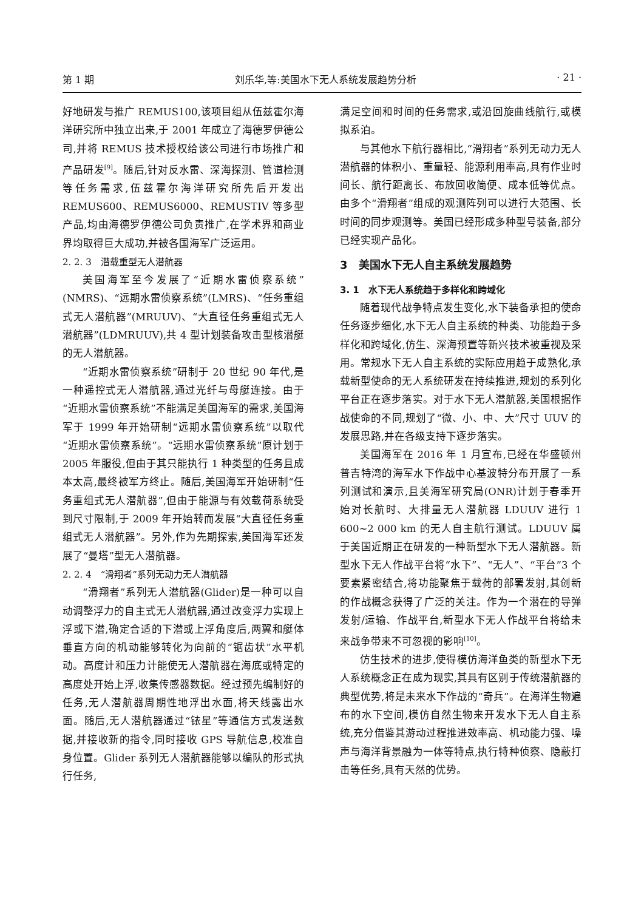第 1 期 刘乐华,等:美国水下无人系统发展趋势分析 · 21 ·
好地研发与推广 REMUS100,该项目组从伍兹霍尔海洋研究所中独立出来,于 2001 年成立了海德罗伊德公司,并将 REMUS 技术授权给该公司进行市场推广和产品研发<sup>[9]</sup>。随后,针对反水雷、深海探测、管道检测等任务需求,伍兹霍尔海洋研究所先后开发出 REMUS600、REMUS6000、REMUSTIV 等多型产品,均由海德罗伊德公司负责推广,在学术界和商业界均取得巨大成功,并被各国海军广泛运用。
2. 2. 3　潜载重型无人潜航器
美国海军至今发展了“近期水雷侦察系统”(NMRS)、“远期水雷侦察系统”(LMRS)、“任务重组式无人潜航器”(MRUUV)、“大直径任务重组式无人潜航器”(LDMRUUV),共 4 型计划装备攻击型核潜艇的无人潜航器。
“近期水雷侦察系统”研制于 20 世纪 90 年代,是一种遥控式无人潜航器,通过光纤与母艇连接。由于“近期水雷侦察系统”不能满足美国海军的需求,美国海军于 1999 年开始研制“远期水雷侦察系统”以取代“近期水雷侦察系统”。“远期水雷侦察系统”原计划于 2005 年服役,但由于其只能执行 1 种类型的任务且成本太高,最终被军方终止。随后,美国海军开始研制“任务重组式无人潜航器”,但由于能源与有效载荷系统受到尺寸限制,于 2009 年开始转而发展“大直径任务重组式无人潜航器”。另外,作为先期探索,美国海军还发展了“曼塔”型无人潜航器。
2. 2. 4　“滑翔者”系列无动力无人潜航器
“滑翔者”系列无人潜航器(Glider)是一种可以自动调整浮力的自主式无人潜航器,通过改变浮力实现上浮或下潜,确定合适的下潜或上浮角度后,两翼和艇体垂直方向的机动能够转化为向前的“锯齿状”水平机动。高度计和压力计能使无人潜航器在海底或特定的高度处开始上浮,收集传感器数据。经过预先编制好的任务,无人潜航器周期性地浮出水面,将天线露出水面。随后,无人潜航器通过“铱星”等通信方式发送数据,并接收新的指令,同时接收 GPS 导航信息,校准自身位置。Glider 系列无人潜航器能够以编队的形式执行任务,
满足空间和时间的任务需求,或沿回旋曲线航行,或模拟系泊。
与其他水下航行器相比,“滑翔者”系列无动力无人潜航器的体积小、重量轻、能源利用率高,具有作业时间长、航行距离长、布放回收简便、成本低等优点。由多个“滑翔者”组成的观测阵列可以进行大范围、长时间的同步观测等。美国已经形成多种型号装备,部分已经实现产品化。
3　美国水下无人自主系统发展趋势
3. 1　水下无人系统趋于多样化和跨域化
随着现代战争特点发生变化,水下装备承担的使命任务逐步细化,水下无人自主系统的种类、功能趋于多样化和跨域化,仿生、深海预置等新兴技术被重视及采用。常规水下无人自主系统的实际应用趋于成熟化,承载新型使命的无人系统研发在持续推进,规划的系列化平台正在逐步落实。对于水下无人潜航器,美国根据作战使命的不同,规划了“微、小、中、大”尺寸 UUV 的发展思路,并在各级支持下逐步落实。
美国海军在 2016 年 1 月宣布,已经在华盛顿州普吉特湾的海军水下作战中心基波特分布开展了一系列测试和演示,且美海军研究局(ONR)计划于春季开始对长航时、大排量无人潜航器 LDUUV 进行 1 600~2 000 km 的无人自主航行测试。LDUUV 属于美国近期正在研发的一种新型水下无人潜航器。新型水下无人作战平台将“水下”、“无人”、“平台”3 个要素紧密结合,将功能聚焦于载荷的部署发射,其创新的作战概念获得了广泛的关注。作为一个潜在的导弹发射/运输、作战平台,新型水下无人作战平台将给未来战争带来不可忽视的影响<sup>[10]</sup>。
仿生技术的进步,使得模仿海洋鱼类的新型水下无人系统概念正在成为现实,其具有区别于传统潜航器的典型优势,将是未来水下作战的“奇兵”。在海洋生物遍布的水下空间,模仿自然生物来开发水下无人自主系统,充分借鉴其游动过程推进效率高、机动能力强、噪声与海洋背景融为一体等特点,执行特种侦察、隐蔽打击等任务,具有天然的优势。